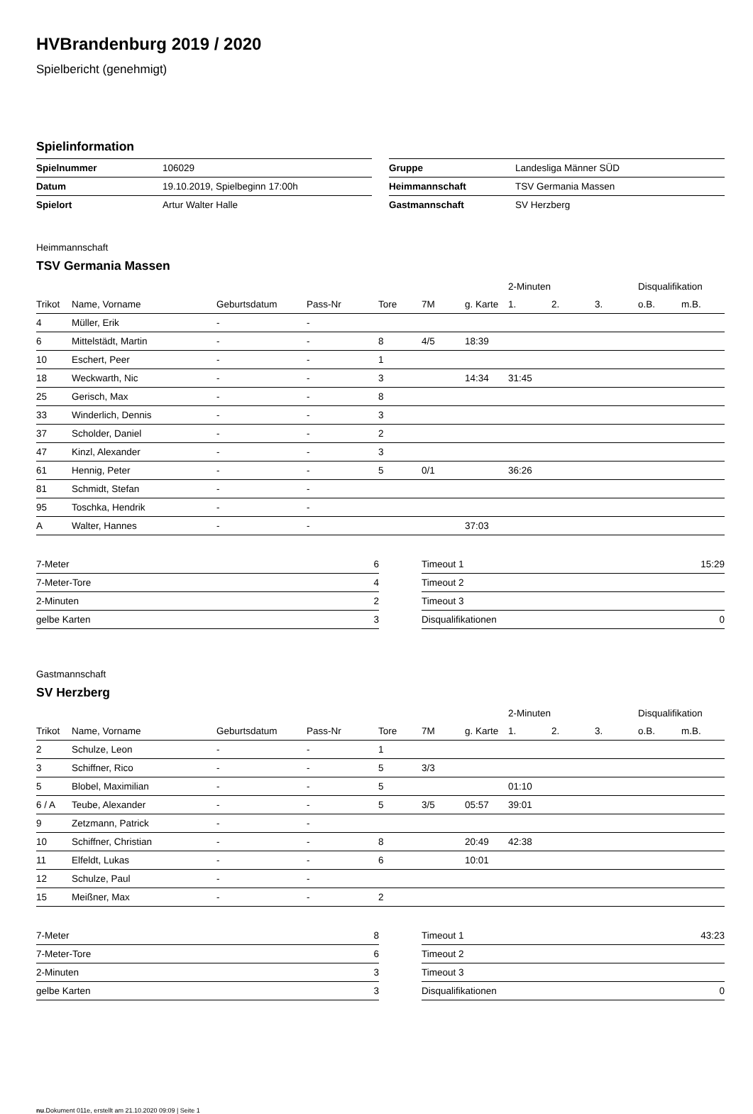HVBrandenburg 2019 / 2020
Spielbericht (genehmigt)
Spielinformation
| Spielnummer | 106029 |
| Datum | 19.10.2019, Spielbeginn 17:00h |
| Spielort | Artur Walter Halle |
| Gruppe | Landesliga Männer SÜD |
| Heimmannschaft | TSV Germania Massen |
| Gastmannschaft | SV Herzberg |
Heimmannschaft
TSV Germania Massen
| | | | | | | | 2-Minuten | | | Disqualifikation | |
| --- | --- | --- | --- | --- | --- | --- | --- | --- | --- | --- | --- |
| Trikot | Name, Vorname | Geburtsdatum | Pass-Nr | Tore | 7M | g. Karte | 1. | 2. | 3. | o.B. | m.B. |
| 4 | Müller, Erik | - | - | | | | | | | | |
| 6 | Mittelstädt, Martin | - | - | 8 | 4/5 | 18:39 | | | | | |
| 10 | Eschert, Peer | - | - | 1 | | | | | | | |
| 18 | Weckwarth, Nic | - | - | 3 | | 14:34 | 31:45 | | | | |
| 25 | Gerisch, Max | - | - | 8 | | | | | | | |
| 33 | Winderlich, Dennis | - | - | 3 | | | | | | | |
| 37 | Scholder, Daniel | - | - | 2 | | | | | | | |
| 47 | Kinzl, Alexander | - | - | 3 | | | | | | | |
| 61 | Hennig, Peter | - | - | 5 | 0/1 | | 36:26 | | | | |
| 81 | Schmidt, Stefan | - | - | | | | | | | | |
| 95 | Toschka, Hendrik | - | - | | | | | | | | |
| A | Walter, Hannes | - | - | | | 37:03 | | | | | |
| 7-Meter | 6 |
| 7-Meter-Tore | 4 |
| 2-Minuten | 2 |
| gelbe Karten | 3 |
| Timeout 1 | 15:29 |
| Timeout 2 | |
| Timeout 3 | |
| Disqualifikationen | 0 |
Gastmannschaft
SV Herzberg
| | | | | | | | 2-Minuten | | | Disqualifikation | |
| --- | --- | --- | --- | --- | --- | --- | --- | --- | --- | --- | --- |
| Trikot | Name, Vorname | Geburtsdatum | Pass-Nr | Tore | 7M | g. Karte | 1. | 2. | 3. | o.B. | m.B. |
| 2 | Schulze, Leon | - | - | 1 | | | | | | | |
| 3 | Schiffner, Rico | - | - | 5 | 3/3 | | | | | | |
| 5 | Blobel, Maximilian | - | - | 5 | | | 01:10 | | | | |
| 6 / A | Teube, Alexander | - | - | 5 | 3/5 | 05:57 | 39:01 | | | | |
| 9 | Zetzmann, Patrick | - | - | | | | | | | | |
| 10 | Schiffner, Christian | - | - | 8 | | 20:49 | 42:38 | | | | |
| 11 | Elfeldt, Lukas | - | - | 6 | | 10:01 | | | | | |
| 12 | Schulze, Paul | - | - | | | | | | | | |
| 15 | Meißner, Max | - | - | 2 | | | | | | | |
| 7-Meter | 8 |
| 7-Meter-Tore | 6 |
| 2-Minuten | 3 |
| gelbe Karten | 3 |
| Timeout 1 | 43:23 |
| Timeout 2 | |
| Timeout 3 | |
| Disqualifikationen | 0 |
nu.Dokument 011e, erstellt am 21.10.2020 09:09 | Seite 1